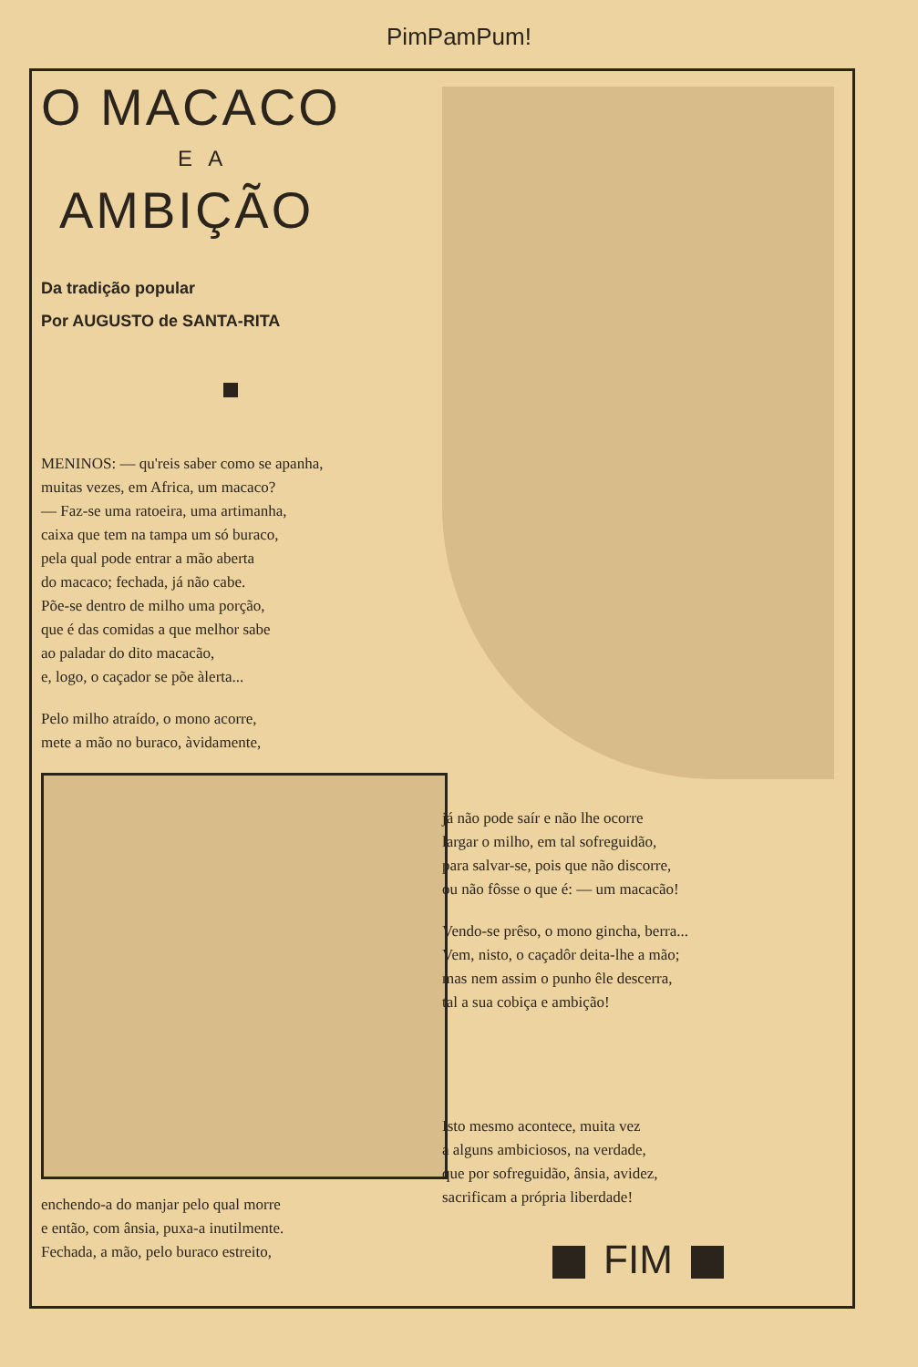PimPamPum!
O MACACO
E A
AMBIÇÃO
Da tradição popular
Por AUGUSTO de SANTA-RITA
MENINOS: — qu'reis saber como se apanha,
muitas vezes, em Africa, um macaco?
— Faz-se uma ratoeira, uma artimanha,
caixa que tem na tampa um só buraco,
pela qual pode entrar a mão aberta
do macaco; fechada, já não cabe.
Põe-se dentro de milho uma porção,
que é das comidas a que melhor sabe
ao paladar do dito macacão,
e, logo, o caçador se põe àlerta...
Pelo milho atraído, o mono acorre,
mete a mão no buraco, àvidamente,
enchendo-a do manjar pelo qual morre
e então, com ânsia, puxa-a inutilmente.
Fechada, a mão, pelo buraco estreito,
já não pode saír e não lhe ocorre
largar o milho, em tal sofreguidão,
para salvar-se, pois que não discorre,
ou não fôsse o que é: — um macacão!
Vendo-se prêso, o mono gincha, berra...
Vem, nisto, o caçadôr deita-lhe a mão;
mas nem assim o punho êle descerra,
tal a sua cobiça e ambição!
Isto mesmo acontece, muita vez
a alguns ambiciosos, na verdade,
que por sofreguidão, ânsia, avidez,
sacrificam a própria liberdade!
FIM